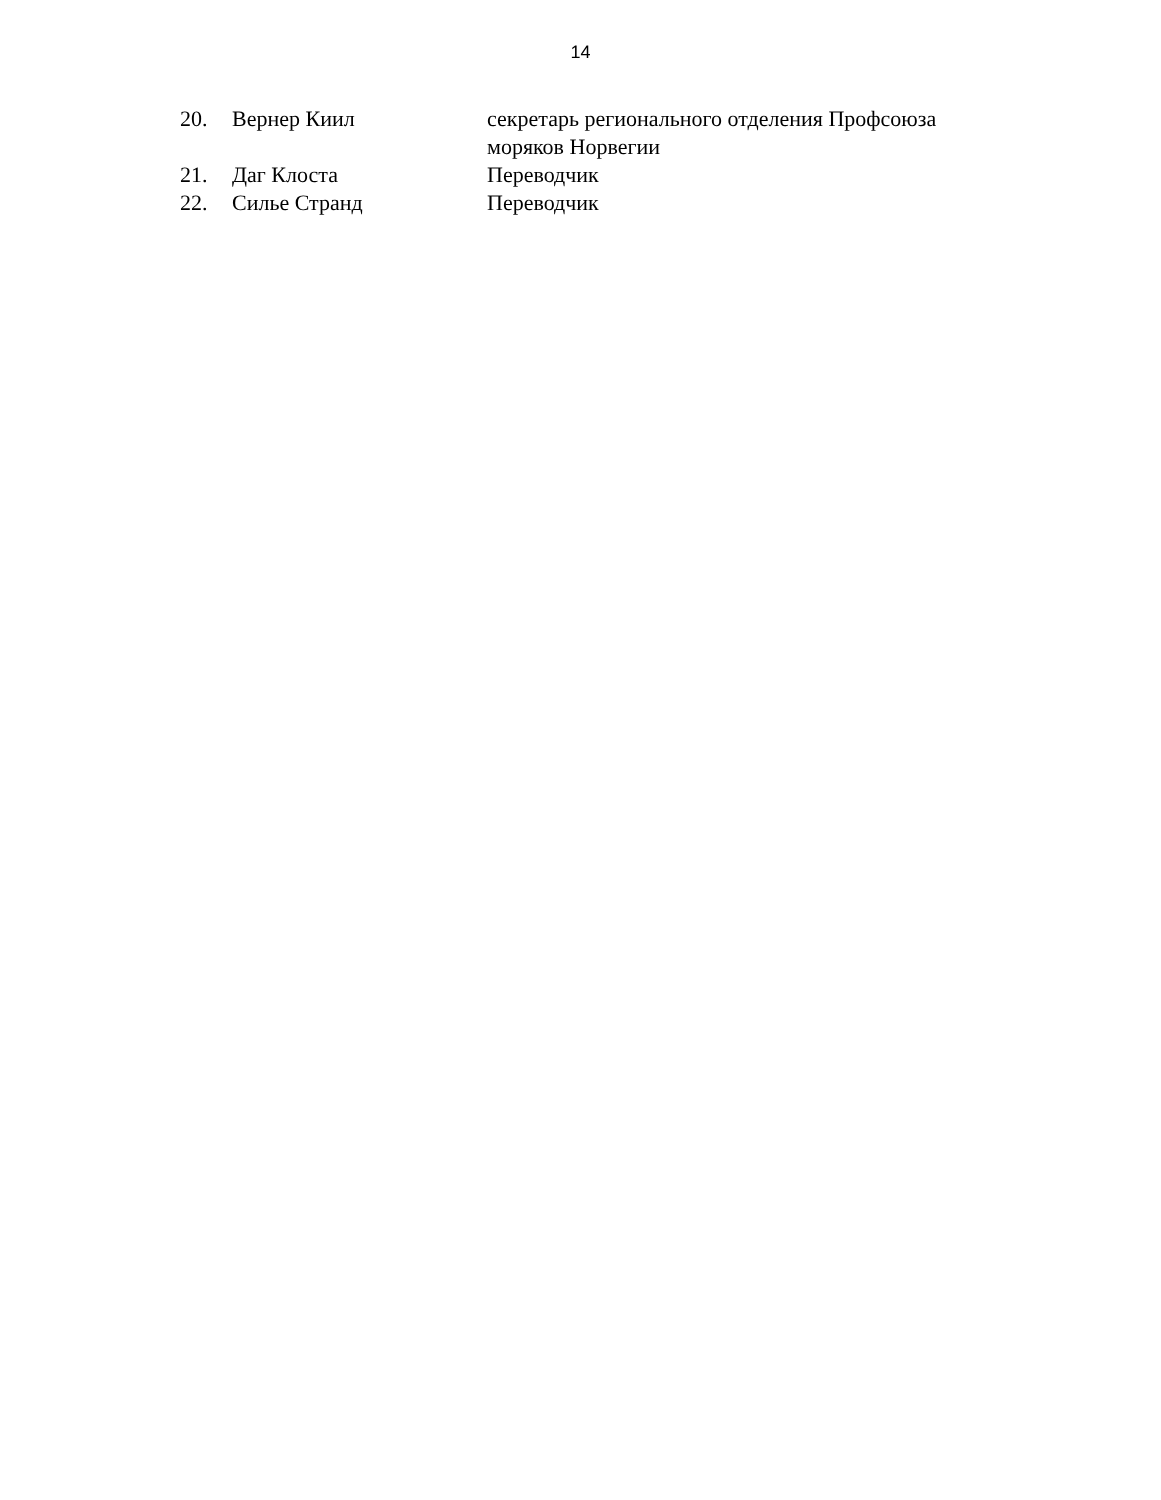14
| 20. | Вернер Киил | секретарь регионального отделения Профсоюза моряков Норвегии |
| 21. | Даг Клоста | Переводчик |
| 22. | Силье Странд | Переводчик |